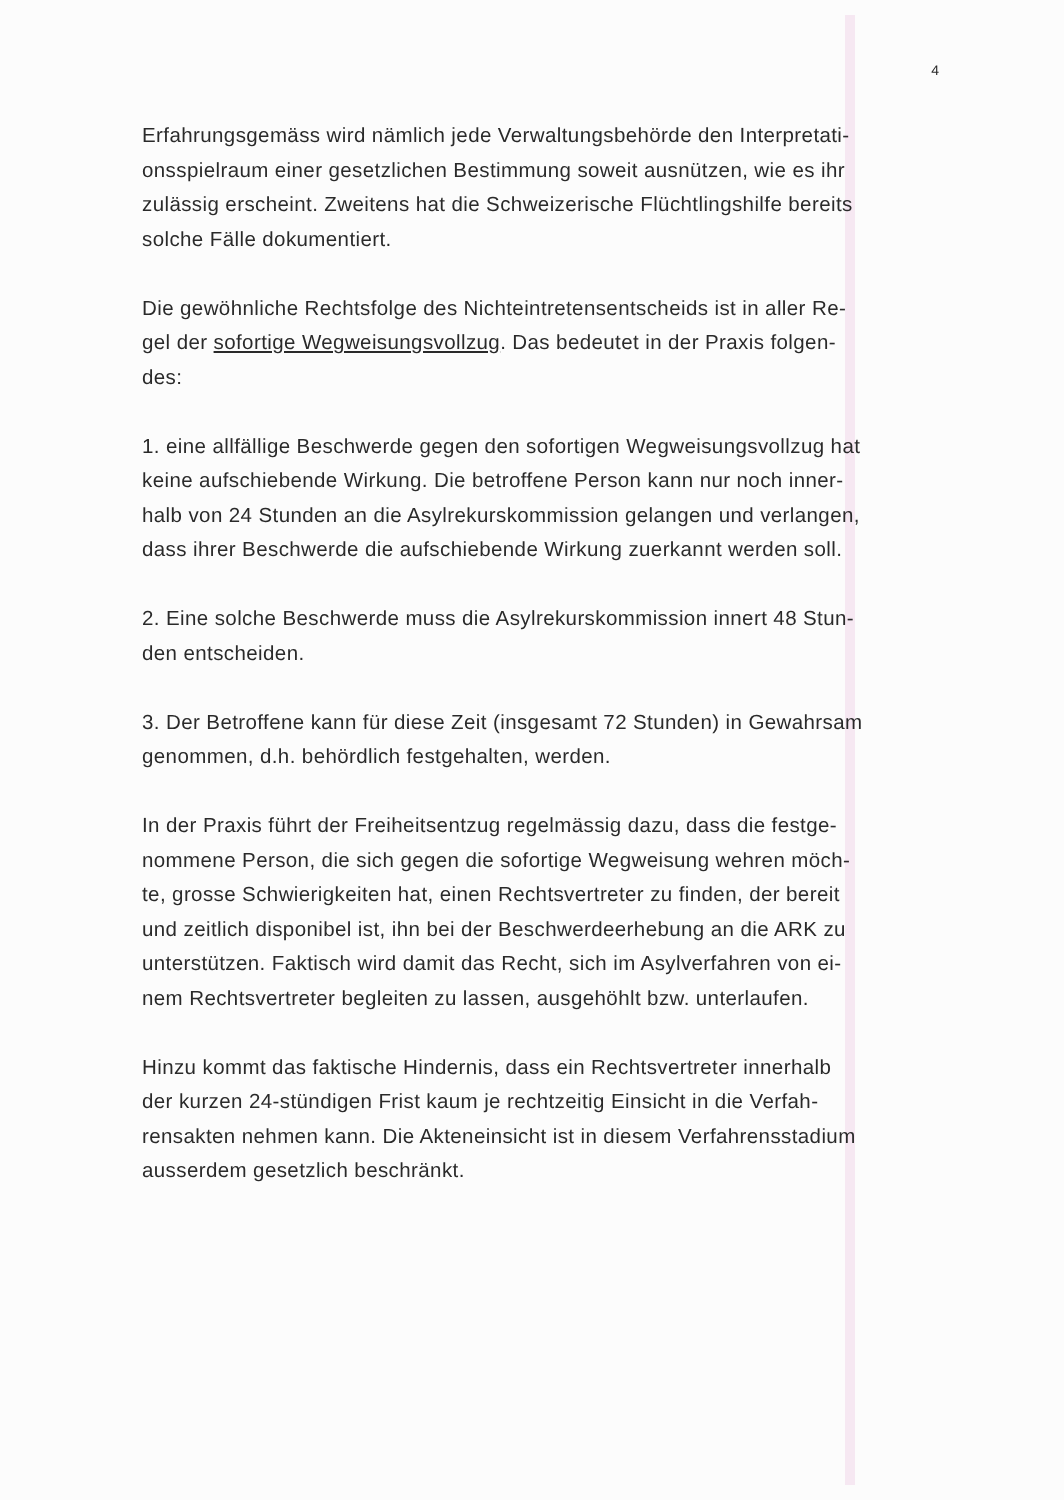4
Erfahrungsgemäss wird nämlich jede Verwaltungsbehörde den Interpretati-
onsspielraum einer gesetzlichen Bestimmung soweit ausnützen, wie es ihr
zulässig erscheint. Zweitens hat die Schweizerische Flüchtlingshilfe bereits
solche Fälle dokumentiert.
Die gewöhnliche Rechtsfolge des Nichteintretensentscheids ist in aller Re-
gel der sofortige Wegweisungsvollzug. Das bedeutet in der Praxis folgen-
des:
1. eine allfällige Beschwerde gegen den sofortigen Wegweisungsvollzug hat
keine aufschiebende Wirkung. Die betroffene Person kann nur noch inner-
halb von 24 Stunden an die Asylrekurskommission gelangen und verlangen,
dass ihrer Beschwerde die aufschiebende Wirkung zuerkannt werden soll.
2. Eine solche Beschwerde muss die Asylrekurskommission innert 48 Stun-
den entscheiden.
3. Der Betroffene kann für diese Zeit (insgesamt 72 Stunden) in Gewahrsam
genommen, d.h. behördlich festgehalten, werden.
In der Praxis führt der Freiheitsentzug regelmässig dazu, dass die festge-
nommene Person, die sich gegen die sofortige Wegweisung wehren möch-
te, grosse Schwierigkeiten hat, einen Rechtsvertreter zu finden, der bereit
und zeitlich disponibel ist, ihn bei der Beschwerdeerhebung an die ARK zu
unterstützen. Faktisch wird damit das Recht, sich im Asylverfahren von ei-
nem Rechtsvertreter begleiten zu lassen, ausgehöhlt bzw. unterlaufen.
Hinzu kommt das faktische Hindernis, dass ein Rechtsvertreter innerhalb
der kurzen 24-stündigen Frist kaum je rechtzeitig Einsicht in die Verfah-
rensakten nehmen kann. Die Akteneinsicht ist in diesem Verfahrensstadium
ausserdem gesetzlich beschränkt.